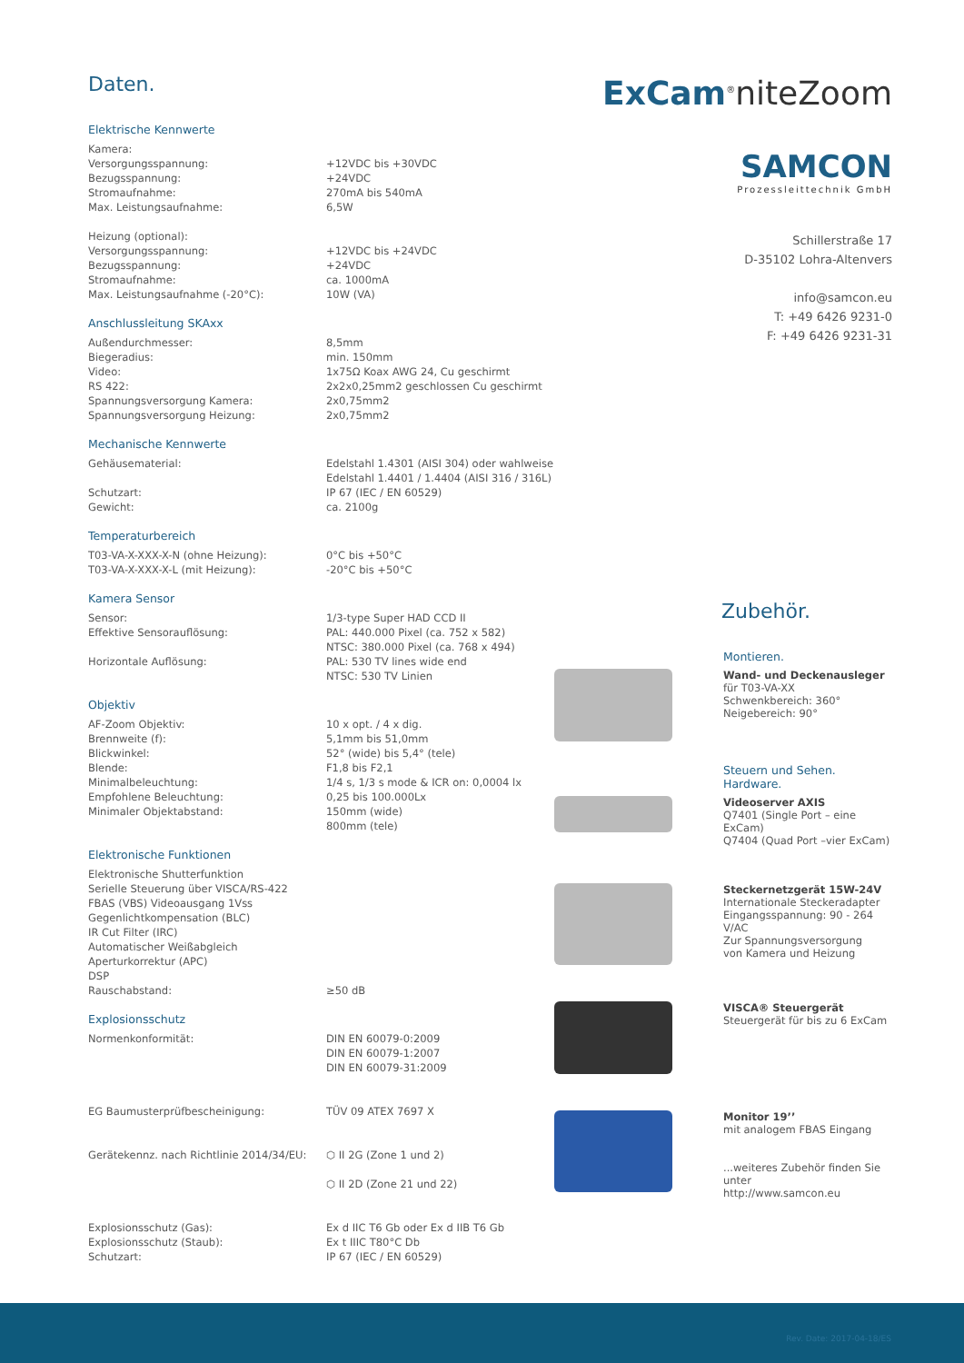Daten.
Elektrische Kennwerte
| Kamera: | |
| Versorgungsspannung: | +12VDC bis +30VDC |
| Bezugsspannung: | +24VDC |
| Stromaufnahme: | 270mA bis 540mA |
| Max. Leistungsaufnahme: | 6,5W |
| Heizung (optional): | |
| Versorgungsspannung: | +12VDC bis +24VDC |
| Bezugsspannung: | +24VDC |
| Stromaufnahme: | ca. 1000mA |
| Max. Leistungsaufnahme (-20°C): | 10W (VA) |
Anschlussleitung SKAxx
| Außendurchmesser: | 8,5mm |
| Biegeradius: | min. 150mm |
| Video: | 1x75Ω Koax AWG 24, Cu geschirmt |
| RS 422: | 2x2x0,25mm2 geschlossen Cu geschirmt |
| Spannungsversorgung Kamera: | 2x0,75mm2 |
| Spannungsversorgung Heizung: | 2x0,75mm2 |
Mechanische Kennwerte
| Gehäusematerial: | Edelstahl 1.4301 (AISI 304) oder wahlweise Edelstahl 1.4401 / 1.4404 (AISI 316 / 316L) |
| Schutzart: | IP 67 (IEC / EN 60529) |
| Gewicht: | ca. 2100g |
Temperaturbereich
| T03-VA-X-XXX-X-N (ohne Heizung): | 0°C bis +50°C |
| T03-VA-X-XXX-X-L (mit Heizung): | -20°C bis +50°C |
Kamera Sensor
| Sensor: | 1/3-type Super HAD CCD II |
| Effektive Sensorauflösung: | PAL: 440.000 Pixel (ca. 752 x 582) NTSC: 380.000 Pixel (ca. 768 x 494) |
| Horizontale Auflösung: | PAL: 530 TV lines wide end NTSC: 530 TV Linien |
Objektiv
| AF-Zoom Objektiv: | 10 x opt. / 4 x dig. |
| Brennweite (f): | 5,1mm bis 51,0mm |
| Blickwinkel: | 52° (wide) bis 5,4° (tele) |
| Blende: | F1,8 bis F2,1 |
| Minimalbeleuchtung: | 1/4 s, 1/3 s mode & ICR on: 0,0004 lx |
| Empfohlene Beleuchtung: | 0,25 bis 100.000Lx |
| Minimaler Objektabstand: | 150mm (wide) 800mm (tele) |
Elektronische Funktionen
| Elektronische Shutterfunktion | |
| Serielle Steuerung über VISCA/RS-422 | |
| FBAS (VBS) Videoausgang 1Vss | |
| Gegenlichtkompensation (BLC) | |
| IR Cut Filter (IRC) | |
| Automatischer Weißabgleich | |
| Aperturkorrektur (APC) | |
| DSP | |
| Rauschabstand: | ≥50 dB |
Explosionsschutz
| Normenkonformität: | DIN EN 60079-0:2009 DIN EN 60079-1:2007 DIN EN 60079-31:2009 |
| EG Baumusterprüfbescheinigung: | TÜV 09 ATEX 7697 X |
| Gerätekennz. nach Richtlinie 2014/34/EU: | ⬡ II 2G (Zone 1 und 2) ⬡ II 2D (Zone 21 und 22) |
| Explosionsschutz (Gas): | Ex d IIC T6 Gb oder Ex d IIB T6 Gb |
| Explosionsschutz (Staub): | Ex t IIIC T80°C Db |
| Schutzart: | IP 67 (IEC / EN 60529) |
ExCam<sup>®</sup>niteZoom
SAMCON
Prozessleittechnik GmbH
Schillerstraße 17
D-35102 Lohra-Altenvers
info@samcon.eu
T: +49 6426 9231-0
F: +49 6426 9231-31
Zubehör.
Montieren.
Wand- und Deckenausleger
für T03-VA-XX
Schwenkbereich: 360°
Neigebereich: 90°
Steuern und Sehen. Hardware.
Videoserver AXIS
Q7401 (Single Port – eine ExCam)
Q7404 (Quad Port –vier ExCam)
Steckernetzgerät 15W-24V
Internationale Steckeradapter
Eingangsspannung: 90 - 264 V/AC
Zur Spannungsversorgung
von Kamera und Heizung
VISCA® Steuergerät
Steuergerät für bis zu 6 ExCam
Monitor 19’’
mit analogem FBAS Eingang
...weiteres Zubehör finden Sie unter
http://www.samcon.eu
Rev. Date: 2017-04-18/ES